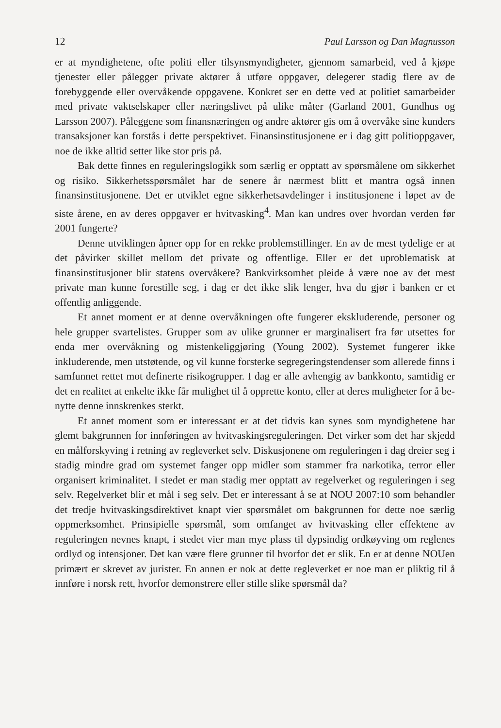12 Paul Larsson og Dan Magnusson
er at myndighetene, ofte politi eller tilsynsmyndigheter, gjennom samarbeid, ved å kjøpe tjenester eller pålegger private aktører å utføre oppgaver, delegerer stadig flere av de forebyggende eller overvåkende oppgavene. Konkret ser en dette ved at politiet samarbeider med private vaktselskaper eller næringslivet på ulike måter (Garland 2001, Gundhus og Larsson 2007). Påleggene som finansnæringen og andre aktører gis om å overvåke sine kunders transaksjoner kan forstås i dette perspektivet. Finans­institusjonene er i dag gitt politioppgaver, noe de ikke alltid setter like stor pris på.
Bak dette finnes en reguleringslogikk som særlig er opptatt av spørsmålene om sikkerhet og risiko. Sikkerhetsspørsmålet har de senere år nærmest blitt et mantra også innen finansinstitusjonene. Det er utviklet egne sikkerhetsavdelinger i institusjonene i løpet av de siste årene, en av deres oppgaver er hvitvasking<sup>4</sup>. Man kan undres over hvordan verden før 2001 fungerte?
Denne utviklingen åpner opp for en rekke problemstillinger. En av de mest tydelige er at det påvirker skillet mellom det private og offentlige. Eller er det upro­blematisk at finansinstitusjoner blir statens overvåkere? Bankvirksomhet pleide å være noe av det mest private man kunne forestille seg, i dag er det ikke slik lenger, hva du gjør i banken er et offentlig anliggende.
Et annet moment er at denne overvåkningen ofte fungerer ekskluderende, personer og hele grupper svartelistes. Grupper som av ulike grunner er margi­nalisert fra før utsettes for enda mer overvåkning og mistenkeliggjøring (Young 2002). Systemet fungerer ikke inkluderende, men utstøtende, og vil kunne for­sterke segregeringstendenser som allerede finns i samfunnet rettet mot definerte risikogrupper. I dag er alle avhengig av bankkonto, samtidig er det en realitet at enkelte ikke får mulighet til å opprette konto, eller at deres muligheter for å be­nytte denne innskrenkes sterkt.
Et annet moment som er interessant er at det tidvis kan synes som myndig­hetene har glemt bakgrunnen for innføringen av hvitvaskingsreguleringen. Det virker som det har skjedd en målforskyving i retning av regleverket selv. Disku­sjonene om reguleringen i dag dreier seg i stadig mindre grad om systemet fanger opp midler som stammer fra narkotika, terror eller organisert kriminalitet. I stedet er man stadig mer opptatt av regelverket og reguleringen i seg selv. Regelverket blir et mål i seg selv. Det er interessant å se at NOU 2007:10 som behandler det tredje hvitvaskingsdirektivet knapt vier spørsmålet om bakgrunnen for dette noe særlig oppmerksomhet. Prinsipielle spørsmål, som omfanget av hvitvasking eller effektene av reguleringen nevnes knapt, i stedet vier man mye plass til dypsindig ordkøyving om reglenes ordlyd og intensjoner. Det kan være flere grunner til hvorfor det er slik. En er at denne NOUen primært er skrevet av jurister. En annen er nok at dette regleverket er noe man er pliktig til å innføre i norsk rett, hvorfor demonstrere eller stille slike spørsmål da?